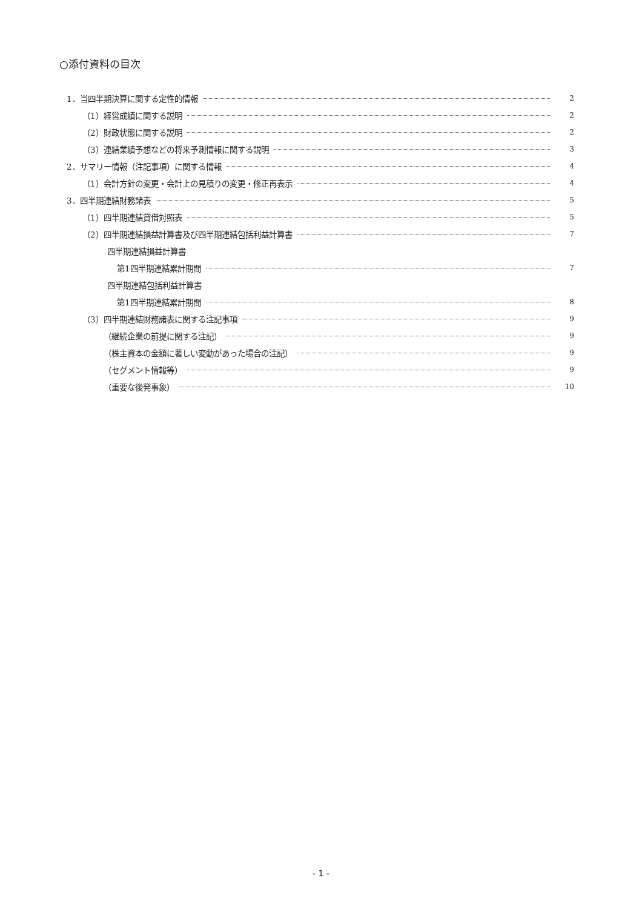○添付資料の目次
1．当四半期決算に関する定性的情報 2
（1）経営成績に関する説明 2
（2）財政状態に関する説明 2
（3）連結業績予想などの将来予測情報に関する説明 3
2．サマリー情報（注記事項）に関する情報 4
（1）会計方針の変更・会計上の見積りの変更・修正再表示 4
3．四半期連結財務諸表 5
（1）四半期連結貸借対照表 5
（2）四半期連結損益計算書及び四半期連結包括利益計算書 7
四半期連結損益計算書
第1四半期連結累計期間 7
四半期連結包括利益計算書
第1四半期連結累計期間 8
（3）四半期連結財務諸表に関する注記事項 9
（継続企業の前提に関する注記） 9
（株主資本の金額に著しい変動があった場合の注記） 9
（セグメント情報等） 9
（重要な後発事象） 10
- 1 -